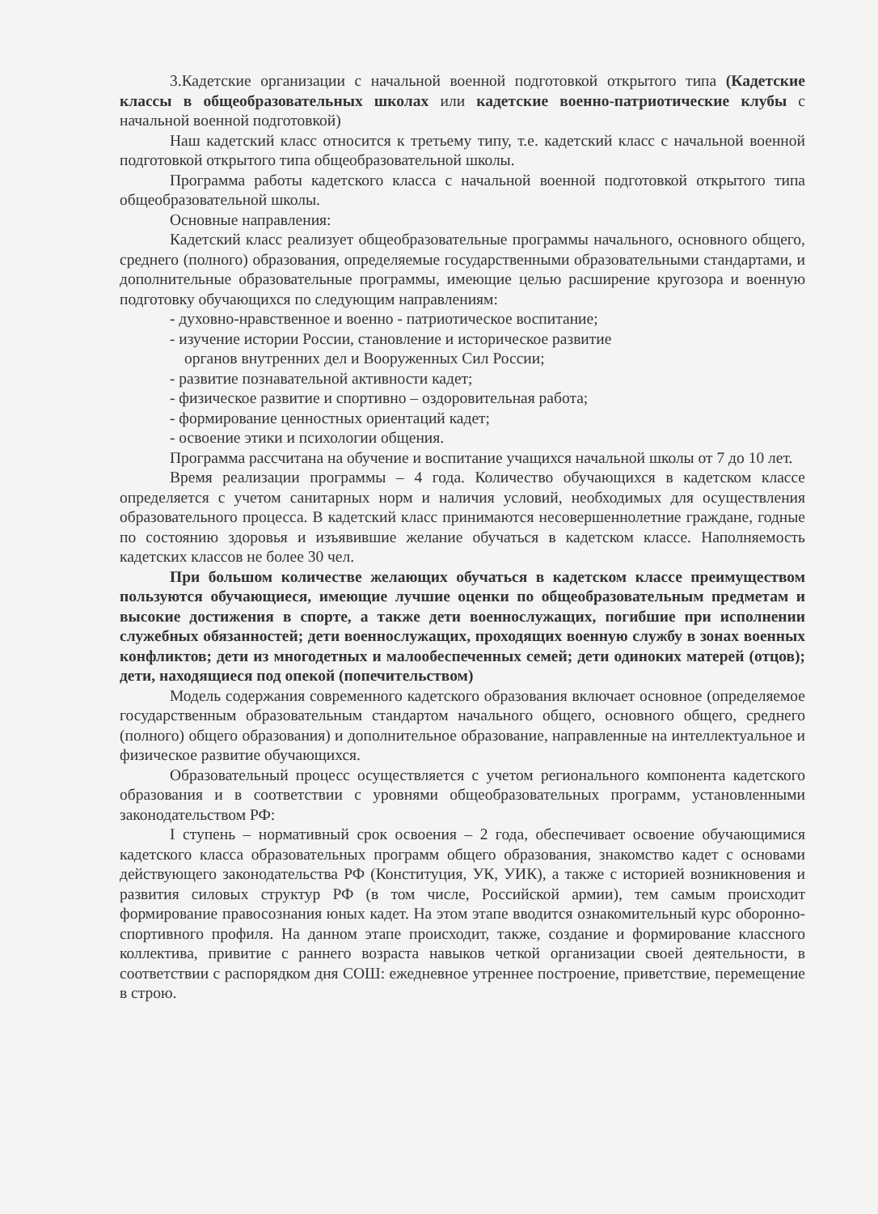3.Кадетские организации с начальной военной подготовкой открытого типа (Кадетские классы в общеобразовательных школах или кадетские военно-патриотические клубы с начальной военной подготовкой)
Наш кадетский класс относится к третьему типу, т.е. кадетский класс с начальной военной подготовкой открытого типа общеобразовательной школы.
Программа работы кадетского класса с начальной военной подготовкой открытого типа общеобразовательной школы.
Основные направления:
Кадетский класс реализует общеобразовательные программы начального, основного общего, среднего (полного) образования, определяемые государственными образовательными стандартами, и дополнительные образовательные программы, имеющие целью расширение кругозора и военную подготовку обучающихся по следующим направлениям:
- духовно-нравственное и военно - патриотическое воспитание;
- изучение истории России, становление и историческое развитие
органов внутренних дел и Вооруженных Сил России;
- развитие познавательной активности кадет;
- физическое развитие и спортивно – оздоровительная работа;
- формирование ценностных ориентаций кадет;
- освоение этики и психологии общения.
Программа рассчитана на обучение и воспитание учащихся начальной школы от 7 до 10 лет.
Время реализации программы – 4 года. Количество обучающихся в кадетском классе определяется с учетом санитарных норм и наличия условий, необходимых для осуществления образовательного процесса. В кадетский класс принимаются несовершеннолетние граждане, годные по состоянию здоровья и изъявившие желание обучаться в кадетском классе. Наполняемость кадетских классов не более 30 чел.
При большом количестве желающих обучаться в кадетском классе преимуществом пользуются обучающиеся, имеющие лучшие оценки по общеобразовательным предметам и высокие достижения в спорте, а также дети военнослужащих, погибшие при исполнении служебных обязанностей; дети военнослужащих, проходящих военную службу в зонах военных конфликтов; дети из многодетных и малообеспеченных семей; дети одиноких матерей (отцов); дети, находящиеся под опекой (попечительством)
Модель содержания современного кадетского образования включает основное (определяемое государственным образовательным стандартом начального общего, основного общего, среднего (полного) общего образования) и дополнительное образование, направленные на интеллектуальное и физическое развитие обучающихся.
Образовательный процесс осуществляется с учетом регионального компонента кадетского образования и в соответствии с уровнями общеобразовательных программ, установленными законодательством РФ:
I ступень – нормативный срок освоения – 2 года, обеспечивает освоение обучающимися кадетского класса образовательных программ общего образования, знакомство кадет с основами действующего законодательства РФ (Конституция, УК, УИК), а также с историей возникновения и развития силовых структур РФ (в том числе, Российской армии), тем самым происходит формирование правосознания юных кадет. На этом этапе вводится ознакомительный курс оборонно- спортивного профиля. На данном этапе происходит, также, создание и формирование классного коллектива, привитие с раннего возраста навыков четкой организации своей деятельности, в соответствии с распорядком дня СОШ: ежедневное утреннее построение, приветствие, перемещение в строю.